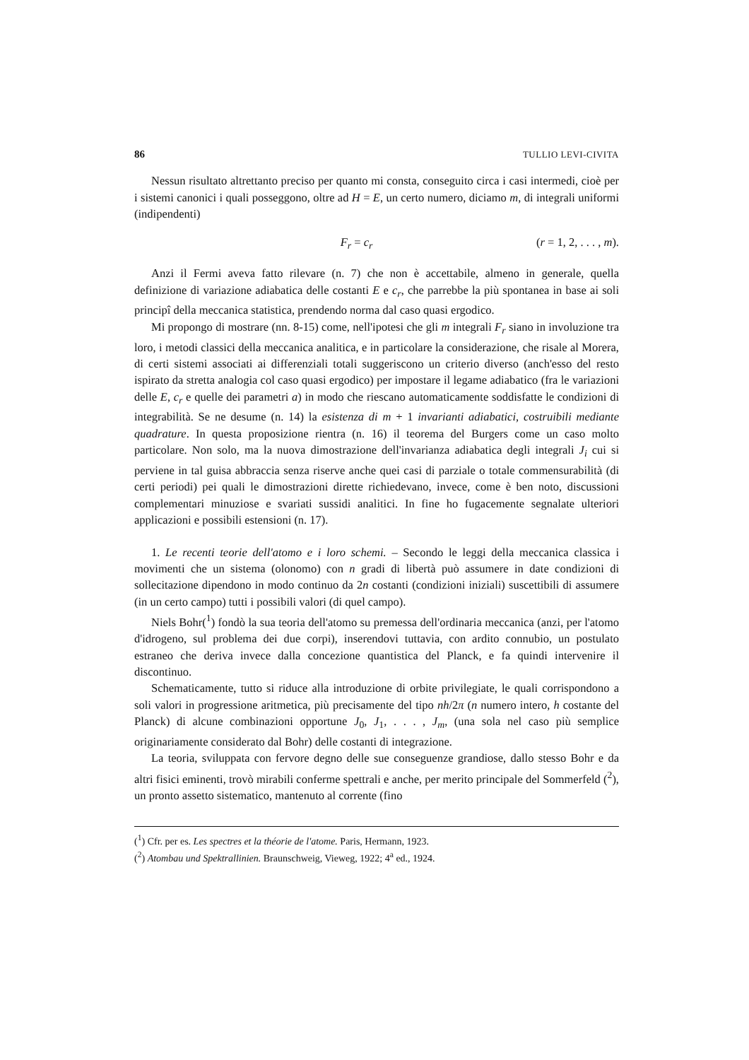86 TULLIO LEVI-CIVITA
Nessun risultato altrettanto preciso per quanto mi consta, conseguito circa i casi intermedi, cioè per i sistemi canonici i quali posseggono, oltre ad H = E, un certo numero, diciamo m, di integrali uniformi (indipendenti)
F<sub>r</sub> = c<sub>r</sub> (r = 1, 2, . . . , m).
Anzi il Fermi aveva fatto rilevare (n. 7) che non è accettabile, almeno in generale, quella definizione di variazione adiabatica delle costanti E e c<sub>r</sub>, che parrebbe la più spontanea in base ai soli principî della meccanica statistica, prendendo norma dal caso quasi ergodico.
Mi propongo di mostrare (nn. 8-15) come, nell'ipotesi che gli m integrali F<sub>r</sub> siano in involuzione tra loro, i metodi classici della meccanica analitica, e in particolare la considerazione, che risale al Morera, di certi sistemi associati ai differenziali totali suggeriscono un criterio diverso (anch'esso del resto ispirato da stretta analogia col caso quasi ergodico) per impostare il legame adiabatico (fra le variazioni delle E, c<sub>r</sub> e quelle dei parametri a) in modo che riescano automaticamente soddisfatte le condizioni di integrabilità. Se ne desume (n. 14) la esistenza di m + 1 invarianti adiabatici, costruibili mediante quadrature. In questa proposizione rientra (n. 16) il teorema del Burgers come un caso molto particolare. Non solo, ma la nuova dimostrazione dell'invarianza adiabatica degli integrali J<sub>i</sub> cui si perviene in tal guisa abbraccia senza riserve anche quei casi di parziale o totale commensurabilità (di certi periodi) pei quali le dimostrazioni dirette richiedevano, invece, come è ben noto, discussioni complementari minuziose e svariati sussidi analitici. In fine ho fugacemente segnalate ulteriori applicazioni e possibili estensioni (n. 17).
1. Le recenti teorie dell'atomo e i loro schemi. – Secondo le leggi della meccanica classica i movimenti che un sistema (olonomo) con n gradi di libertà può assumere in date condizioni di sollecitazione dipendono in modo continuo da 2n costanti (condizioni iniziali) suscettibili di assumere (in un certo campo) tutti i possibili valori (di quel campo).
Niels Bohr(<sup>1</sup>) fondò la sua teoria dell'atomo su premessa dell'ordinaria meccanica (anzi, per l'atomo d'idrogeno, sul problema dei due corpi), inserendovi tuttavia, con ardito connubio, un postulato estraneo che deriva invece dalla concezione quantistica del Planck, e fa quindi intervenire il discontinuo.
Schematicamente, tutto si riduce alla introduzione di orbite privilegiate, le quali corrispondono a soli valori in progressione aritmetica, più precisamente del tipo nh/2π (n numero intero, h costante del Planck) di alcune combinazioni opportune J<sub>0</sub>, J<sub>1</sub>, . . . , J<sub>m</sub>, (una sola nel caso più semplice originariamente considerato dal Bohr) delle costanti di integrazione.
La teoria, sviluppata con fervore degno delle sue conseguenze grandiose, dallo stesso Bohr e da altri fisici eminenti, trovò mirabili conferme spettrali e anche, per merito principale del Sommerfeld (<sup>2</sup>), un pronto assetto sistematico, mantenuto al corrente (fino
(<sup>1</sup>) Cfr. per es. Les spectres et la théorie de l'atome. Paris, Hermann, 1923.
(<sup>2</sup>) Atombau und Spektrallinien. Braunschweig, Vieweg, 1922; 4<sup>a</sup> ed., 1924.